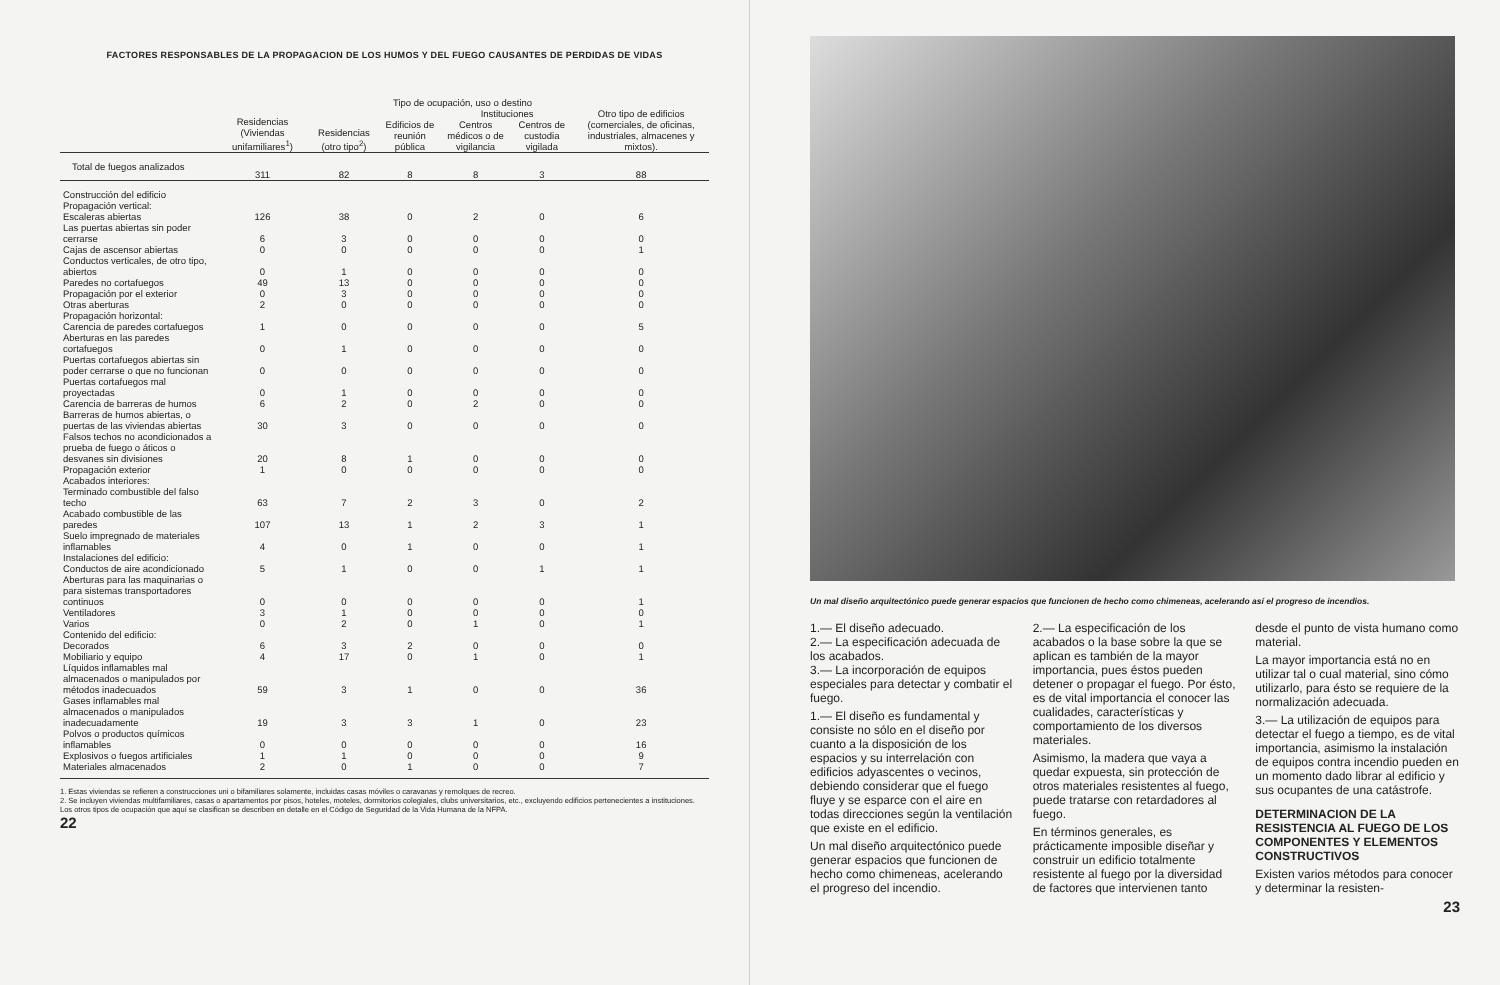FACTORES RESPONSABLES DE LA PROPAGACION DE LOS HUMOS Y DEL FUEGO CAUSANTES DE PERDIDAS DE VIDAS
| | Tipo de ocupación, uso o destino | | | | | |
| --- | --- | --- | --- | --- | --- | --- |
| | Residencias (Viviendas unifamiliares<sup>1</sup>) | Residencias (otro tipo<sup>2</sup>) | Edificios de reunión pública | Instituciones | | Otro tipo de edificios (comerciales, de oficinas, industriales, almacenes y mixtos). |
| | | | | Centros médicos o de vigilancia | Centros de custodia vigilada | |
| Total de fuegos analizados | 311 | 82 | 8 | 8 | 3 | 88 |
| Construcción del edificio | | | | | | |
| Propagación vertical: | | | | | | |
| Escaleras abiertas | 126 | 38 | 0 | 2 | 0 | 6 |
| Las puertas abiertas sin poder cerrarse | 6 | 3 | 0 | 0 | 0 | 0 |
| Cajas de ascensor abiertas | 0 | 0 | 0 | 0 | 0 | 1 |
| Conductos verticales, de otro tipo, abiertos | 0 | 1 | 0 | 0 | 0 | 0 |
| Paredes no cortafuegos | 49 | 13 | 0 | 0 | 0 | 0 |
| Propagación por el exterior | 0 | 3 | 0 | 0 | 0 | 0 |
| Otras aberturas | 2 | 0 | 0 | 0 | 0 | 0 |
| Propagación horizontal: | | | | | | |
| Carencia de paredes cortafuegos | 1 | 0 | 0 | 0 | 0 | 5 |
| Aberturas en las paredes cortafuegos | 0 | 1 | 0 | 0 | 0 | 0 |
| Puertas cortafuegos abiertas sin poder cerrarse o que no funcionan | 0 | 0 | 0 | 0 | 0 | 0 |
| Puertas cortafuegos mal proyectadas | 0 | 1 | 0 | 0 | 0 | 0 |
| Carencia de barreras de humos | 6 | 2 | 0 | 2 | 0 | 0 |
| Barreras de humos abiertas, o puertas de las viviendas abiertas | 30 | 3 | 0 | 0 | 0 | 0 |
| Falsos techos no acondicionados a prueba de fuego o áticos o desvanes sin divisiones | 20 | 8 | 1 | 0 | 0 | 0 |
| Propagación exterior | 1 | 0 | 0 | 0 | 0 | 0 |
| Acabados interiores: | | | | | | |
| Terminado combustible del falso techo | 63 | 7 | 2 | 3 | 0 | 2 |
| Acabado combustible de las paredes | 107 | 13 | 1 | 2 | 3 | 1 |
| Suelo impregnado de materiales inflamables | 4 | 0 | 1 | 0 | 0 | 1 |
| Instalaciones del edificio: | | | | | | |
| Conductos de aire acondicionado | 5 | 1 | 0 | 0 | 1 | 1 |
| Aberturas para las maquinarias o para sistemas transportadores continuos | 0 | 0 | 0 | 0 | 0 | 1 |
| Ventiladores | 3 | 1 | 0 | 0 | 0 | 0 |
| Varios | 0 | 2 | 0 | 1 | 0 | 1 |
| Contenido del edificio: | | | | | | |
| Decorados | 6 | 3 | 2 | 0 | 0 | 0 |
| Mobiliario y equipo | 4 | 17 | 0 | 1 | 0 | 1 |
| Líquidos inflamables mal almacenados o manipulados por métodos inadecuados | 59 | 3 | 1 | 0 | 0 | 36 |
| Gases inflamables mal almacenados o manipulados inadecuadamente | 19 | 3 | 3 | 1 | 0 | 23 |
| Polvos o productos químicos inflamables | 0 | 0 | 0 | 0 | 0 | 16 |
| Explosivos o fuegos artificiales | 1 | 1 | 0 | 0 | 0 | 9 |
| Materiales almacenados | 2 | 0 | 1 | 0 | 0 | 7 |
1. Estas viviendas se refieren a construcciones uni o bifamiliares solamente, incluidas casas móviles o caravanas y remolques de recreo.
2. Se incluyen viviendas multifamiliares, casas o apartamentos por pisos, hoteles, moteles, dormitorios colegiales, clubs universitarios, etc., excluyendo edificios pertenecientes a instituciones. Los otros tipos de ocupación que aquí se clasifican se describen en detalle en el Código de Seguridad de la Vida Humana de la NFPA.
22
Un mal diseño arquitectónico puede generar espacios que funcionen de hecho como chimeneas, acelerando así el progreso de incendios.
1.— El diseño adecuado.
2.— La especificación adecuada de los acabados.
3.— La incorporación de equipos especiales para detectar y combatir el fuego.
1.— El diseño es fundamental y consiste no sólo en el diseño por cuanto a la disposición de los espacios y su interrelación con edificios adyascentes o vecinos, debiendo considerar que el fuego fluye y se esparce con el aire en todas direcciones según la ventilación que existe en el edificio.
Un mal diseño arquitectónico puede generar espacios que funcionen de hecho como chimeneas, acelerando el progreso del incendio.
2.— La especificación de los acabados o la base sobre la que se aplican es también de la mayor importancia, pues éstos pueden detener o propagar el fuego. Por ésto, es de vital importancia el conocer las cualidades, características y comportamiento de los diversos materiales.
Asimismo, la madera que vaya a quedar expuesta, sin protección de otros materiales resistentes al fuego, puede tratarse con retardadores al fuego.
En términos generales, es prácticamente imposible diseñar y construir un edificio totalmente resistente al fuego por la diversidad de factores que intervienen tanto desde el punto de vista humano como material.
La mayor importancia está no en utilizar tal o cual material, sino cómo utilizarlo, para ésto se requiere de la normalización adecuada.
3.— La utilización de equipos para detectar el fuego a tiempo, es de vital importancia, asimismo la instalación de equipos contra incendio pueden en un momento dado librar al edificio y sus ocupantes de una catástrofe.
DETERMINACION DE LA RESISTENCIA AL FUEGO DE LOS COMPONENTES Y ELEMENTOS CONSTRUCTIVOS
Existen varios métodos para conocer y determinar la resisten-
23